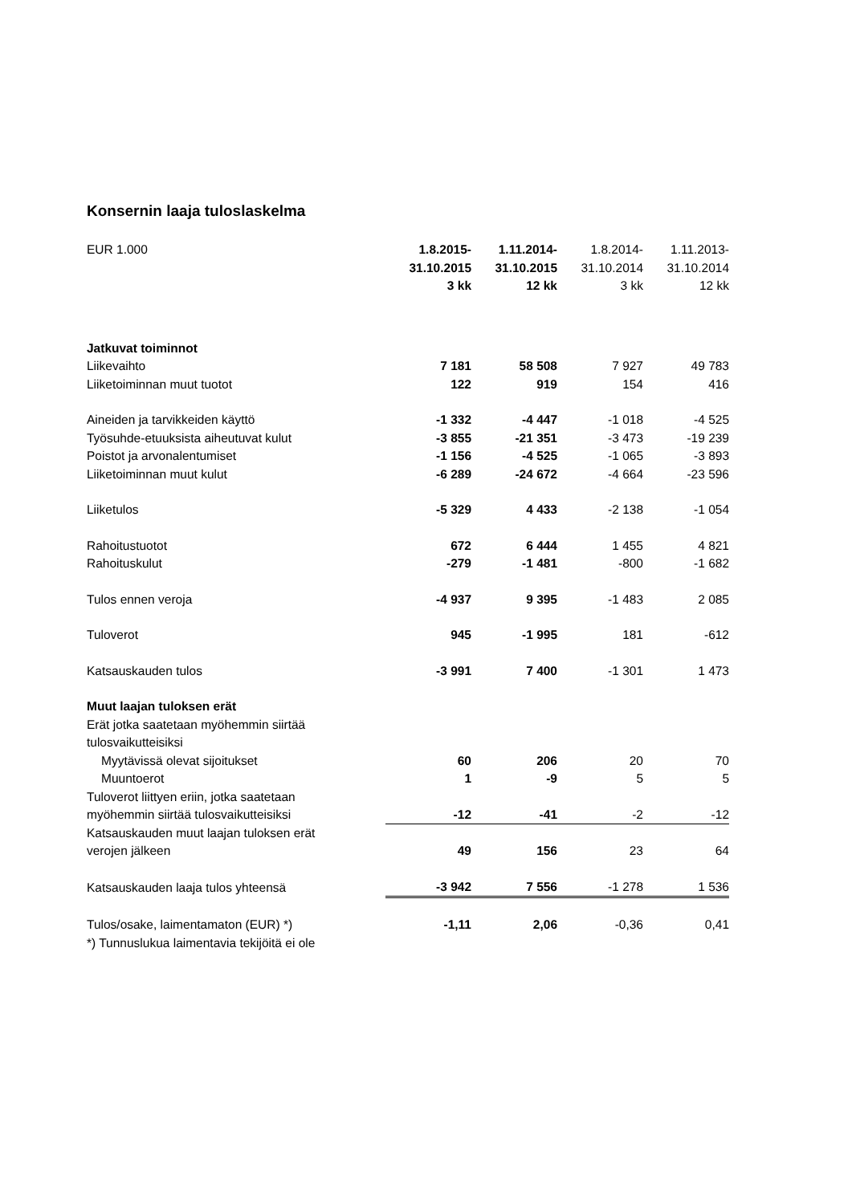Konsernin laaja tuloslaskelma
| EUR 1.000 | 1.8.2015- 31.10.2015 3 kk | 1.11.2014- 31.10.2015 12 kk | 1.8.2014- 31.10.2014 3 kk | 1.11.2013- 31.10.2014 12 kk |
| --- | --- | --- | --- | --- |
| Jatkuvat toiminnot | | | | |
| Liikevaihto | 7 181 | 58 508 | 7 927 | 49 783 |
| Liiketoiminnan muut tuotot | 122 | 919 | 154 | 416 |
| Aineiden ja tarvikkeiden käyttö | -1 332 | -4 447 | -1 018 | -4 525 |
| Työsuhde-etuuksista aiheutuvat kulut | -3 855 | -21 351 | -3 473 | -19 239 |
| Poistot ja arvonalentumiset | -1 156 | -4 525 | -1 065 | -3 893 |
| Liiketoiminnan muut kulut | -6 289 | -24 672 | -4 664 | -23 596 |
| Liiketulos | -5 329 | 4 433 | -2 138 | -1 054 |
| Rahoitustuotot | 672 | 6 444 | 1 455 | 4 821 |
| Rahoituskulut | -279 | -1 481 | -800 | -1 682 |
| Tulos ennen veroja | -4 937 | 9 395 | -1 483 | 2 085 |
| Tuloverot | 945 | -1 995 | 181 | -612 |
| Katsauskauden tulos | -3 991 | 7 400 | -1 301 | 1 473 |
| Muut laajan tuloksen erät | | | | |
| Erät jotka saatetaan myöhemmin siirtää tulosvaikutteisiksi | | | | |
| Myytävissä olevat sijoitukset | 60 | 206 | 20 | 70 |
| Muuntoerot | 1 | -9 | 5 | 5 |
| Tuloverot liittyen eriin, jotka saatetaan myöhemmin siirtää tulosvaikutteisiksi | -12 | -41 | -2 | -12 |
| Katsauskauden muut laajan tuloksen erät verojen jälkeen | 49 | 156 | 23 | 64 |
| Katsauskauden laaja tulos yhteensä | -3 942 | 7 556 | -1 278 | 1 536 |
| Tulos/osake, laimentamaton (EUR) *) | -1,11 | 2,06 | -0,36 | 0,41 |
| *) Tunnuslukua laimentavia tekijöitä ei ole | | | | |